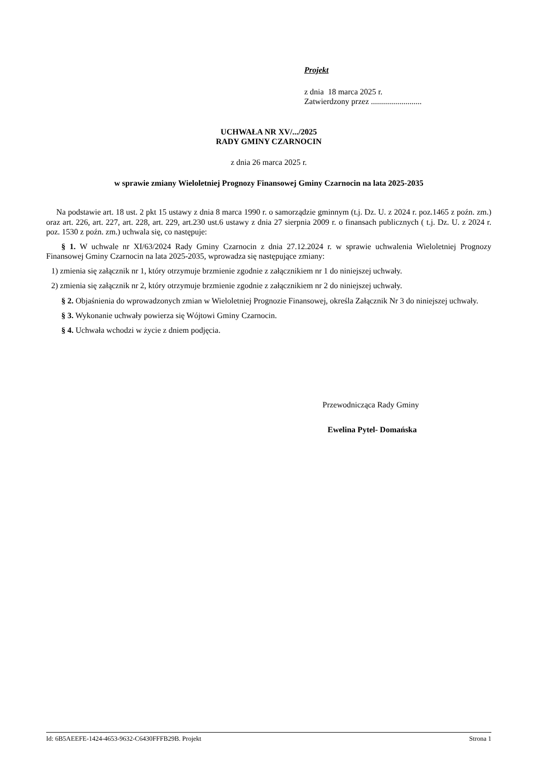Projekt
z dnia 18 marca 2025 r.
Zatwierdzony przez .........................
UCHWAŁA NR XV/.../2025
RADY GMINY CZARNOCIN
z dnia 26 marca 2025 r.
w sprawie zmiany Wieloletniej Prognozy Finansowej Gminy Czarnocin na lata 2025-2035
Na podstawie art. 18 ust. 2 pkt 15 ustawy z dnia 8 marca 1990 r. o samorządzie gminnym (t.j. Dz. U. z 2024 r. poz.1465 z poźn. zm.) oraz art. 226, art. 227, art. 228, art. 229, art.230 ust.6 ustawy z dnia 27 sierpnia 2009 r. o finansach publicznych ( t.j. Dz. U. z 2024 r. poz. 1530 z poźn. zm.) uchwala się, co następuje:
§ 1. W uchwale nr XI/63/2024 Rady Gminy Czarnocin z dnia 27.12.2024 r. w sprawie uchwalenia Wieloletniej Prognozy Finansowej Gminy Czarnocin na lata 2025-2035, wprowadza się następujące zmiany:
1) zmienia się załącznik nr 1, który otrzymuje brzmienie zgodnie z załącznikiem nr 1 do niniejszej uchwały.
2) zmienia się załącznik nr 2, który otrzymuje brzmienie zgodnie z załącznikiem nr 2 do niniejszej uchwały.
§ 2. Objaśnienia do wprowadzonych zmian w Wieloletniej Prognozie Finansowej, określa Załącznik Nr 3 do niniejszej uchwały.
§ 3. Wykonanie uchwały powierza się Wójtowi Gminy Czarnocin.
§ 4. Uchwała wchodzi w życie z dniem podjęcia.
Przewodnicząca Rady Gminy
Ewelina Pytel- Domańska
Id: 6B5AEEFE-1424-4653-9632-C6430FFFB29B. Projekt Strona 1